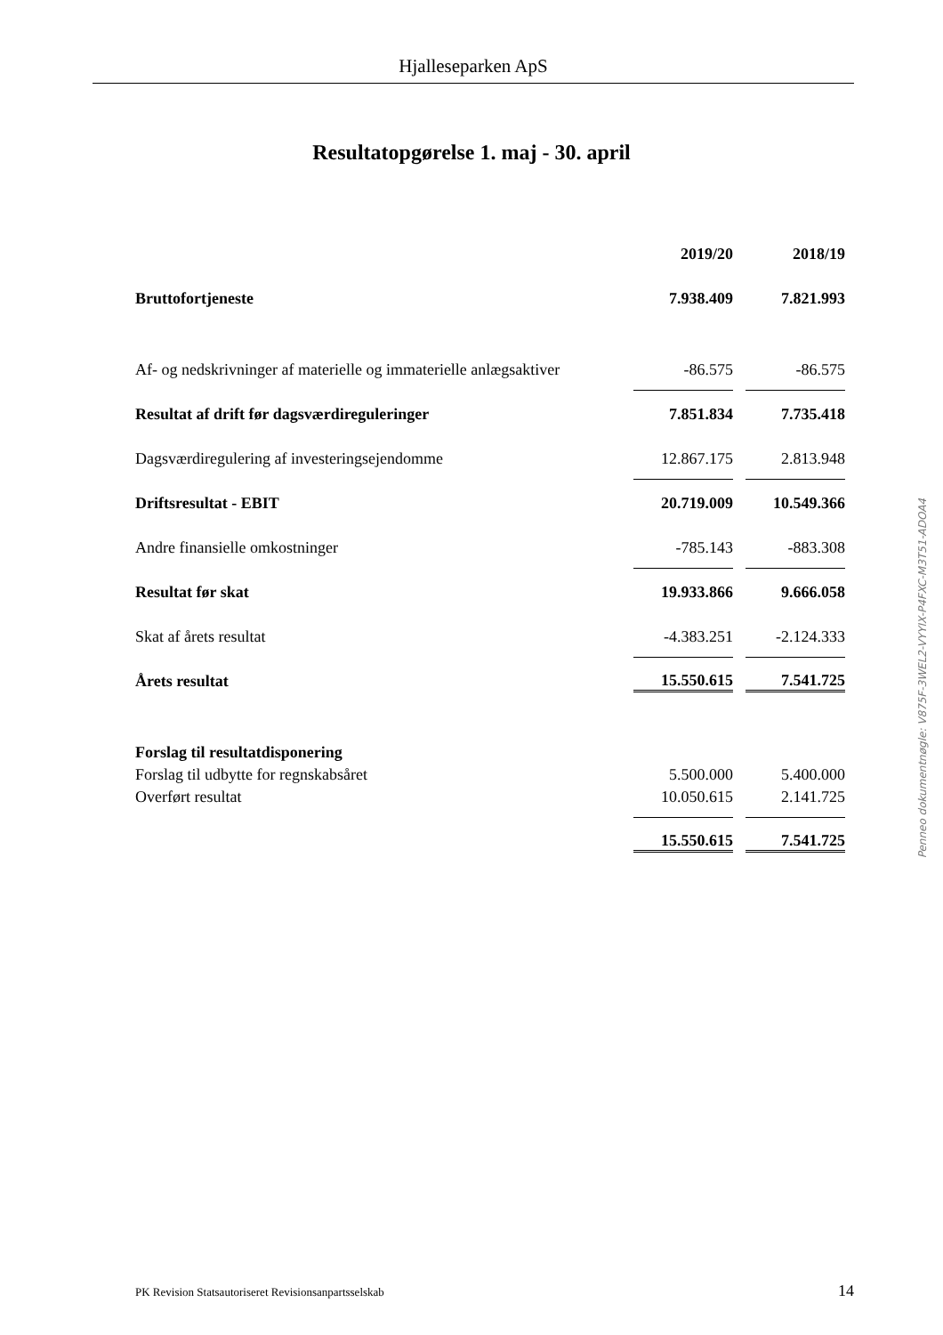Hjalleseparken ApS
Resultatopgørelse 1. maj - 30. april
| | 2019/20 | | 2018/19 |
| Bruttofortjeneste | 7.938.409 | | 7.821.993 |
| Af- og nedskrivninger af materielle og immaterielle anlægsaktiver | -86.575 | | -86.575 |
| Resultat af drift før dagsværdireguleringer | 7.851.834 | | 7.735.418 |
| Dagsværdiregulering af investeringsejendomme | 12.867.175 | | 2.813.948 |
| Driftsresultat - EBIT | 20.719.009 | | 10.549.366 |
| Andre finansielle omkostninger | -785.143 | | -883.308 |
| Resultat før skat | 19.933.866 | | 9.666.058 |
| Skat af årets resultat | -4.383.251 | | -2.124.333 |
| Årets resultat | 15.550.615 | | 7.541.725 |
| Forslag til resultatdisponering | | | |
| Forslag til udbytte for regnskabsåret | 5.500.000 | | 5.400.000 |
| Overført resultat | 10.050.615 | | 2.141.725 |
| | 15.550.615 | | 7.541.725 |
Penneo dokumentnøgle: V875F-3WEL2-VYYIX-P4FXC-M3T51-ADOA4
PK Revision Statsautoriseret Revisionsanpartsselskab 14